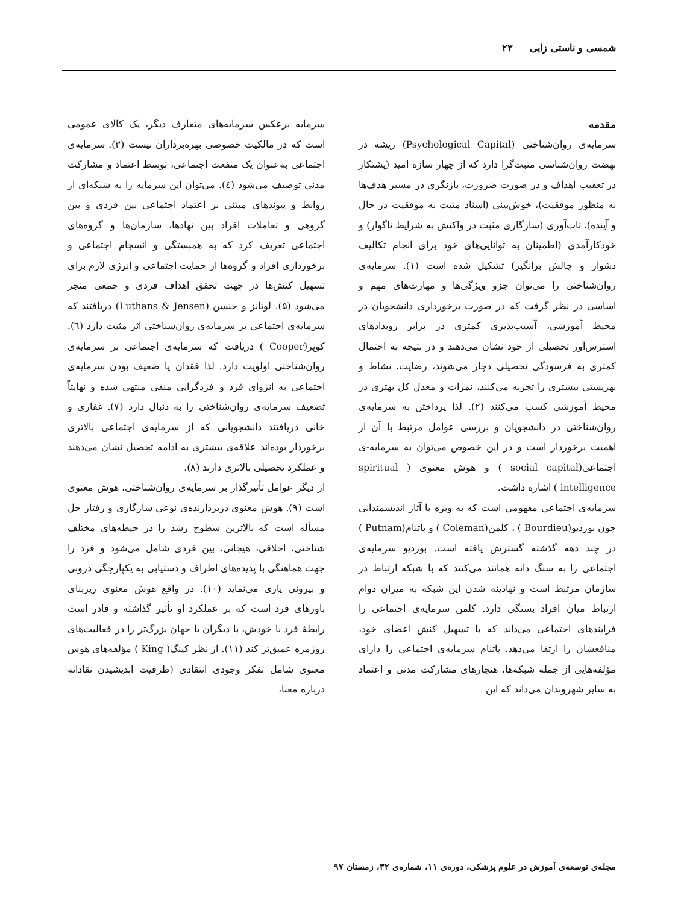شمسی و ناستی زایی ۲۳
مقدمه
سرمایه‌ی روان‌شناختی (Psychological Capital) ریشه در نهضت روان‌شناسی مثبت‌گرا دارد که از چهار سازه امید (پشتکار در تعقیب اهداف و در صورت ضرورت، بازنگری در مسیر هدف‌ها به منظور موفقیت)، خوش‌بینی (اسناد مثبت به موفقیت در حال و آینده)، تاب‌آوری (سازگاری مثبت در واکنش به شرایط ناگوار) و خودکارآمدی (اطمینان به توانایی‌های خود برای انجام تکالیف دشوار و چالش برانگیز) تشکیل شده است (۱). سرمایه‌ی روان‌شناختی را می‌توان جزو ویژگی‌ها و مهارت‌های مهم و اساسی در نظر گرفت که در صورت برخورداری دانشجویان در محیط آموزشی، آسیب‌پذیری کمتری در برابر رویدادهای استرس‌آور تحصیلی از خود نشان می‌دهند و در نتیجه به احتمال کمتری به فرسودگی تحصیلی دچار می‌شوند، رضایت، نشاط و بهزیستی بیشتری را تجربه می‌کنند، نمرات و معدل کل بهتری در محیط آموزشی کسب می‌کنند (۲). لذا پرداختن به سرمایه‌ی روان‌شناختی در دانشجویان و بررسی عوامل مرتبط با آن از اهمیت برخوردار است و در این خصوص می‌توان به سرمایه-ی اجتماعی(social capital ) و هوش معنوی ( spiritual intelligence ) اشاره داشت.
سرمایه‌ی اجتماعی مفهومی است که به ویژه با آثار اندیشمندانی چون بوردیو(Bourdieu ) ، کلمن(Coleman ) و پاتنام(Putnam ) در چند دهه گذشته گسترش یافته است. بوردیو سرمایه‌ی اجتماعی را به سنگ دانه همانند می‌کنند که با شبکه ارتباط در سازمان مرتبط است و نهادینه شدن این شبکه به میزان دوام ارتباط میان افراد بستگی دارد. کلمن سرمایه‌ی اجتماعی را فرایندهای اجتماعی می‌داند که با تسهیل کنش اعضای خود، منافعشان را ارتقا می‌دهد. پاتنام سرمایه‌ی اجتماعی را دارای مؤلفه‌هایی از جمله شبکه‌ها، هنجارهای مشارکت مدنی و اعتماد به سایر شهروندان می‌داند که این
سرمایه برعکس سرمایه‌های متعارف دیگر، یک کالای عمومی است که در مالکیت خصوصی بهره‌برداران نیست (۳). سرمایه‌ی اجتماعی به‌عنوان یک منفعت اجتماعی، توسط اعتماد و مشارکت مدنی توصیف می‌شود (٤). می‌توان این سرمایه را به شبکه‌ای از روابط و پیوندهای مبتنی بر اعتماد اجتماعی بین فردی و بین گروهی و تعاملات افراد بین نهادها، سازمان‌ها و گروه‌های اجتماعی تعریف کرد که به همبستگی و انسجام اجتماعی و برخورداری افراد و گروه‌ها از حمایت اجتماعی و انرژی لازم برای تسهیل کنش‌ها در جهت تحقق اهداف فردی و جمعی منجر می‌شود (۵). لوتانز و جنسن (Luthans & Jensen) دریافتند که سرمایه‌ی اجتماعی بر سرمایه‌ی روان‌شناختی اثر مثبت دارد (٦). کوپر(Cooper ) دریافت که سرمایه‌ی اجتماعی بر سرمایه‌ی روان‌شناختی اولویت دارد. لذا فقدان یا ضعیف بودن سرمایه‌ی اجتماعی به انزوای فرد و فردگرایی منفی منتهی شده و نهایتاً تضعیف سرمایه‌ی روان‌شناختی را به دنبال دارد (۷). غفاری و خانی دریافتند دانشجویانی که از سرمایه‌ی اجتماعی بالاتری برخوردار بوده‌اند علاقه‌ی بیشتری به ادامه تحصیل نشان می‌دهند و عملکرد تحصیلی بالاتری دارند (۸).
از دیگر عوامل تأثیرگذار بر سرمایه‌ی روان‌شناختی، هوش معنوی است (۹). هوش معنوی دربردارنده‌ی نوعی سازگاری و رفتار حل مسأله است که بالاترین سطوح رشد را در حیطه‌های مختلف شناختی، اخلاقی، هیجانی، بین فردی شامل می‌شود و فرد را جهت هماهنگی با پدیده‌های اطراف و دستیابی به یکپارچگی درونی و بیرونی یاری می‌نماید (۱۰). در واقع هوش معنوی زیربنای باورهای فرد است که بر عملکرد او تأثیر گذاشته و قادر است رابطهٔ فرد با خودش، با دیگران یا جهان بزرگ‌تر را در فعالیت‌های روزمره عمیق‌تر کند (۱۱). از نظر کینگ( King ) مؤلفه‌های هوش معنوی شامل تفکر وجودی انتقادی (ظرفیت اندیشیدن نقادانه درباره معنا،
مجله‌ی توسعه‌ی آموزش در علوم پزشکی، دوره‌ی ۱۱، شماره‌ی ۳۲، زمستان ۹۷